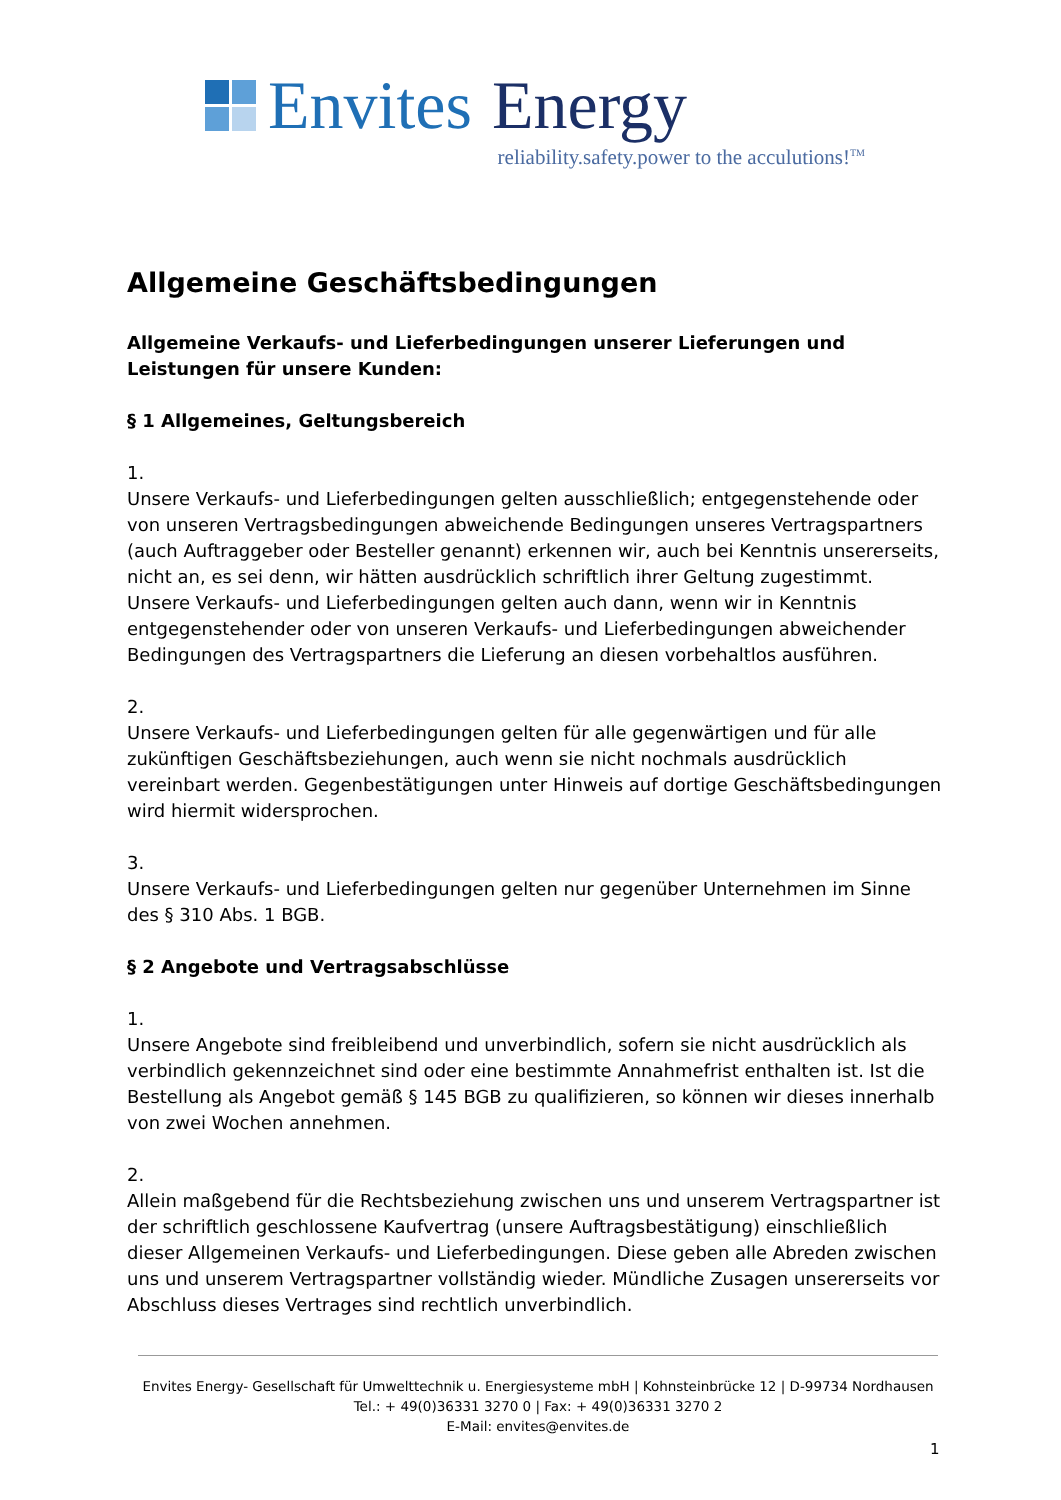Envites Energy
reliability.safety.power to the acculutions!<sup>TM</sup>
Allgemeine Geschäftsbedingungen
Allgemeine Verkaufs- und Lieferbedingungen unserer Lieferungen und Leistungen für unsere Kunden:
§ 1 Allgemeines, Geltungsbereich
1.
Unsere Verkaufs- und Lieferbedingungen gelten ausschließlich; entgegenstehende oder von unseren Vertragsbedingungen abweichende Bedingungen unseres Vertragspartners (auch Auftraggeber oder Besteller genannt) erkennen wir, auch bei Kenntnis unsererseits, nicht an, es sei denn, wir hätten ausdrücklich schriftlich ihrer Geltung zugestimmt.
Unsere Verkaufs- und Lieferbedingungen gelten auch dann, wenn wir in Kenntnis entgegenstehender oder von unseren Verkaufs- und Lieferbedingungen abweichender Bedingungen des Vertragspartners die Lieferung an diesen vorbehaltlos ausführen.
2.
Unsere Verkaufs- und Lieferbedingungen gelten für alle gegenwärtigen und für alle zukünftigen Geschäftsbeziehungen, auch wenn sie nicht nochmals ausdrücklich vereinbart werden. Gegenbestätigungen unter Hinweis auf dortige Geschäftsbedingungen wird hiermit widersprochen.
3.
Unsere Verkaufs- und Lieferbedingungen gelten nur gegenüber Unternehmen im Sinne des § 310 Abs. 1 BGB.
§ 2 Angebote und Vertragsabschlüsse
1.
Unsere Angebote sind freibleibend und unverbindlich, sofern sie nicht ausdrücklich als verbindlich gekennzeichnet sind oder eine bestimmte Annahmefrist enthalten ist. Ist die Bestellung als Angebot gemäß § 145 BGB zu qualifizieren, so können wir dieses innerhalb von zwei Wochen annehmen.
2.
Allein maßgebend für die Rechtsbeziehung zwischen uns und unserem Vertragspartner ist der schriftlich geschlossene Kaufvertrag (unsere Auftragsbestätigung) einschließlich dieser Allgemeinen Verkaufs- und Lieferbedingungen. Diese geben alle Abreden zwischen uns und unserem Vertragspartner vollständig wieder. Mündliche Zusagen unsererseits vor Abschluss dieses Vertrages sind rechtlich unverbindlich.
Envites Energy- Gesellschaft für Umwelttechnik u. Energiesysteme mbH | Kohnsteinbrücke 12 | D-99734 Nordhausen
Tel.: + 49(0)36331 3270 0 | Fax: + 49(0)36331 3270 2
E-Mail: envites@envites.de
1